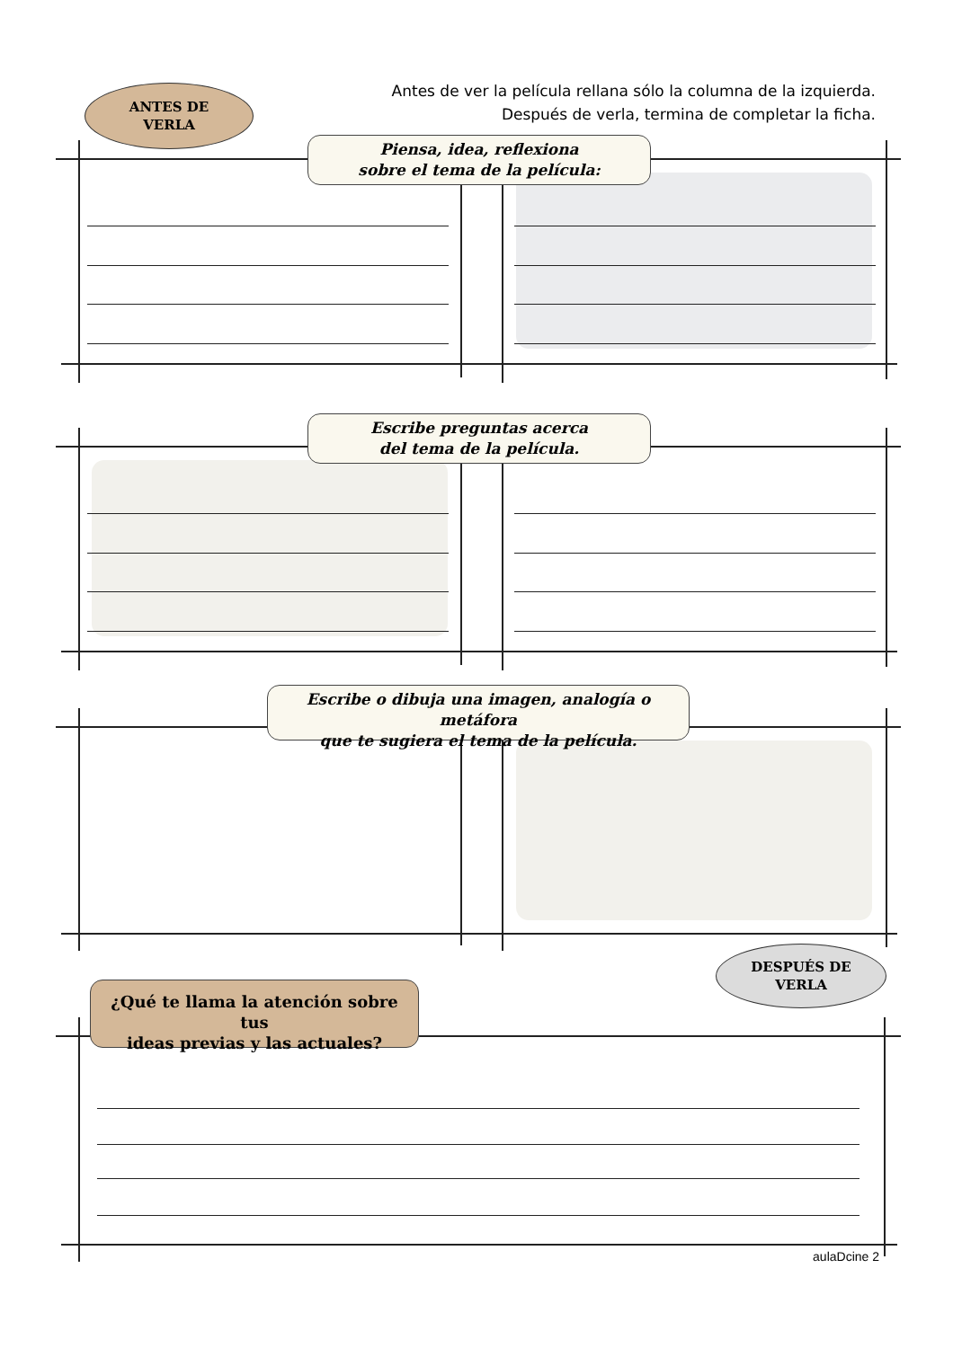Antes de ver la película rellana sólo la columna de la izquierda.
Después de verla, termina de completar la ficha.
ANTES DE
VERLA
Piensa, idea, reflexiona
sobre el tema de la película:
Escribe preguntas acerca
del tema de la película.
Escribe o dibuja una imagen, analogía o metáfora
que te sugiera el tema de la película.
DESPUÉS DE
VERLA
¿Qué te llama la atención sobre tus
ideas previas y las actuales?
aulaDcine 2